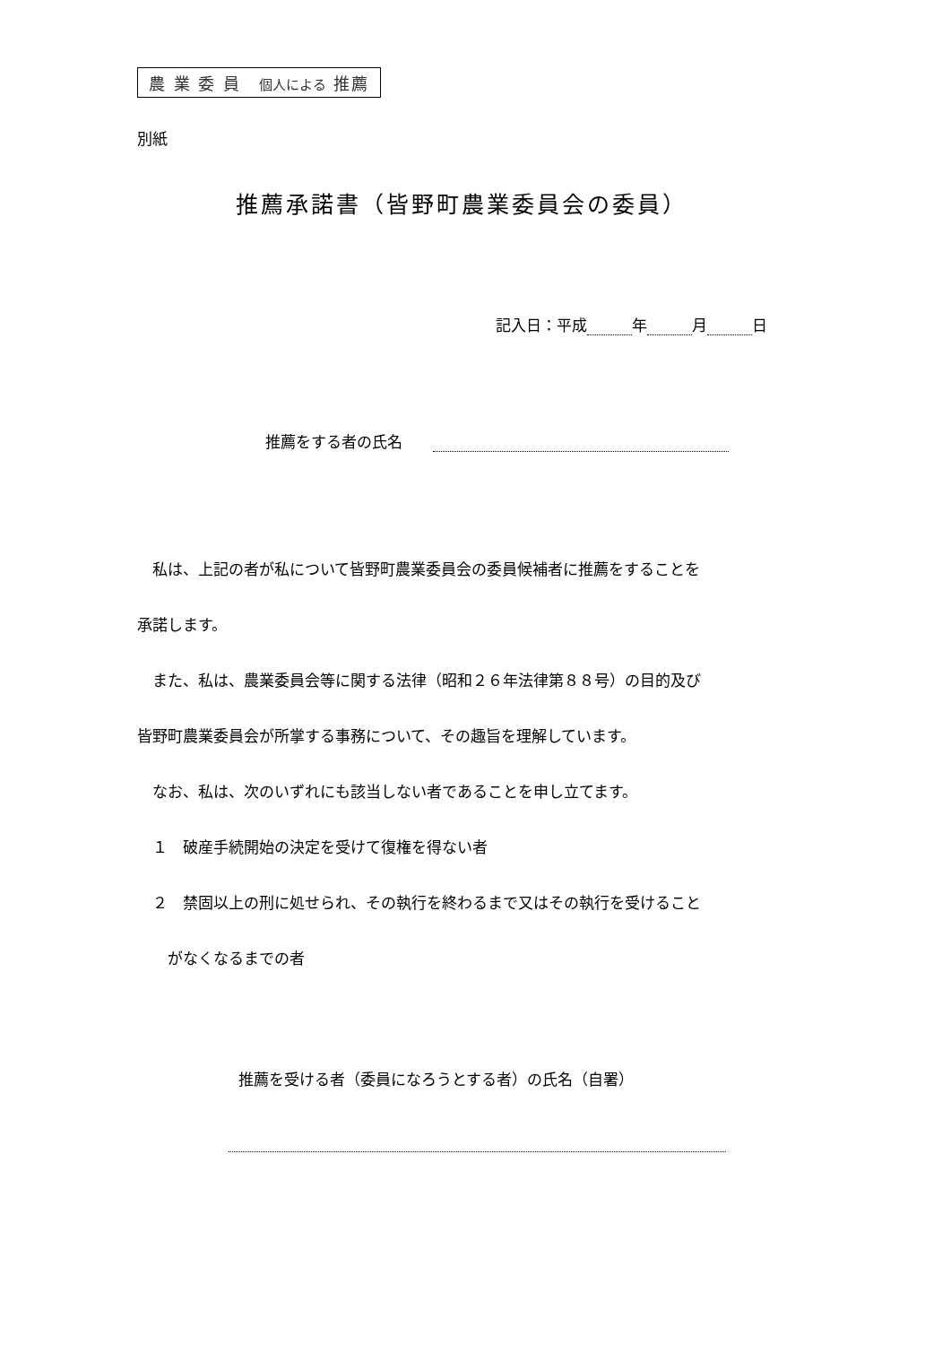農 業 委 員　個人による 推薦
別紙
推薦承諾書（皆野町農業委員会の委員）
記入日：平成 年 月 日
推薦をする者の氏名　　
　私は、上記の者が私について皆野町農業委員会の委員候補者に推薦をすることを
承諾します。
　また、私は、農業委員会等に関する法律（昭和２６年法律第８８号）の目的及び
皆野町農業委員会が所掌する事務について、その趣旨を理解しています。
　なお、私は、次のいずれにも該当しない者であることを申し立てます。
　１　破産手続開始の決定を受けて復権を得ない者
　２　禁固以上の刑に処せられ、その執行を終わるまで又はその執行を受けること
　　がなくなるまでの者
推薦を受ける者（委員になろうとする者）の氏名（自署）